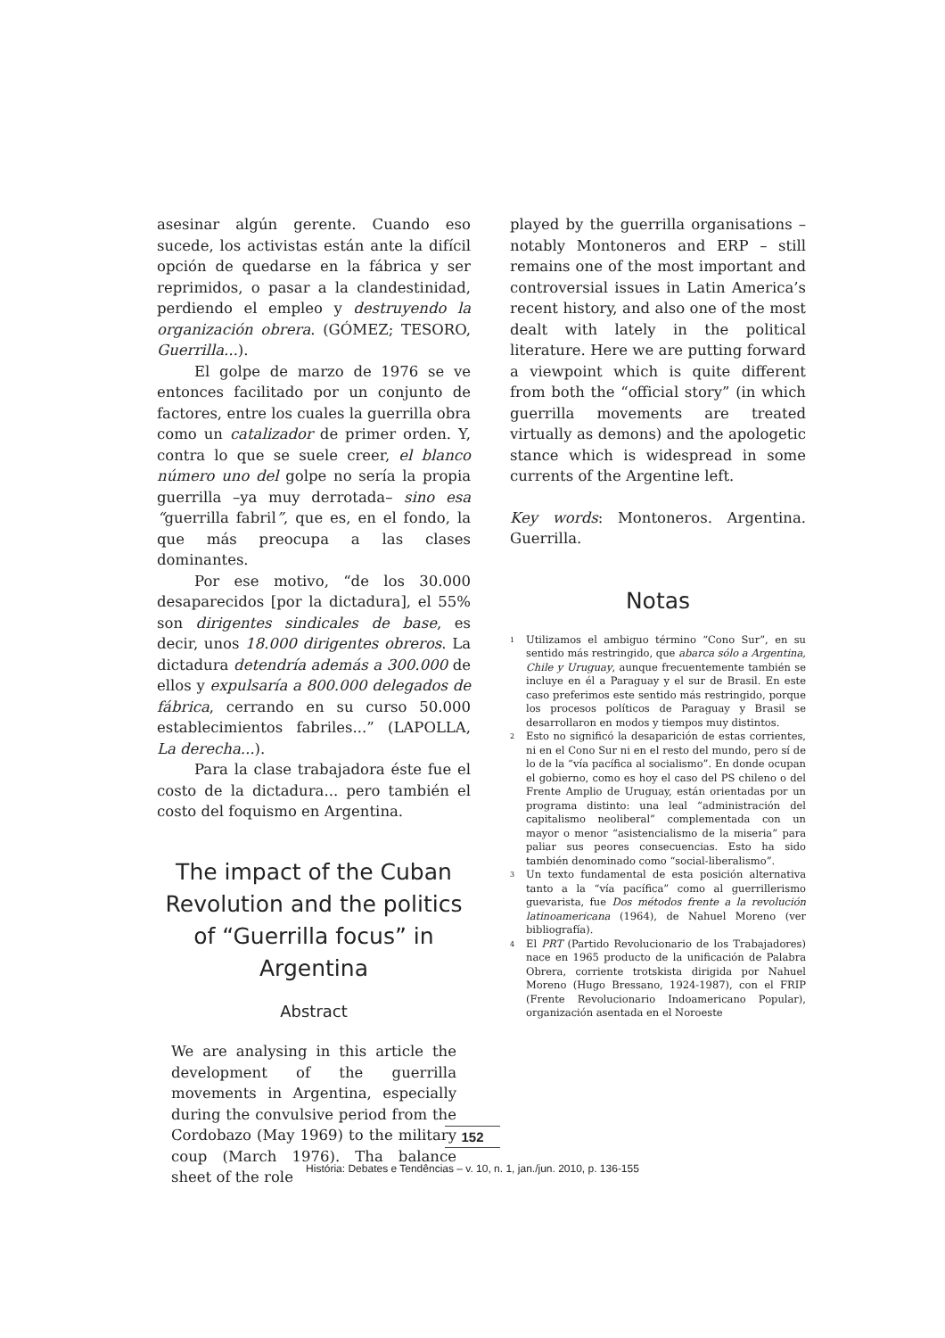asesinar algún gerente. Cuando eso sucede, los activistas están ante la difícil opción de quedarse en la fábrica y ser reprimidos, o pasar a la clandestinidad, perdiendo el empleo y destruyendo la organización obrera. (GÓMEZ; TESORO, Guerrilla...).
El golpe de marzo de 1976 se ve entonces facilitado por un conjunto de factores, entre los cuales la guerrilla obra como un catalizador de primer orden. Y, contra lo que se suele creer, el blanco número uno del golpe no sería la propia guerrilla –ya muy derrotada– sino esa “guerrilla fabril”, que es, en el fondo, la que más preocupa a las clases dominantes.
Por ese motivo, “de los 30.000 desaparecidos [por la dictadura], el 55% son dirigentes sindicales de base, es decir, unos 18.000 dirigentes obreros. La dictadura detendría además a 300.000 de ellos y expulsaría a 800.000 delegados de fábrica, cerrando en su curso 50.000 establecimientos fabriles...” (LAPOLLA, La derecha...).
Para la clase trabajadora éste fue el costo de la dictadura... pero también el costo del foquismo en Argentina.
The impact of the Cuban Revolution and the politics of “Guerrilla focus” in Argentina
Abstract
We are analysing in this article the development of the guerrilla movements in Argentina, especially during the convulsive period from the Cordobazo (May 1969) to the military coup (March 1976). Tha balance sheet of the role
played by the guerrilla organisations – notably Montoneros and ERP – still remains one of the most important and controversial issues in Latin America’s recent history, and also one of the most dealt with lately in the political literature. Here we are putting forward a viewpoint which is quite different from both the “official story” (in which guerrilla movements are treated virtually as demons) and the apologetic stance which is widespread in some currents of the Argentine left.
Key words: Montoneros. Argentina. Guerrilla.
Notas
<sup>1</sup> Utilizamos el ambiguo término “Cono Sur”, en su sentido más restringido, que abarca sólo a Argentina, Chile y Uruguay, aunque frecuentemente también se incluye en él a Paraguay y el sur de Brasil. En este caso preferimos este sentido más restringido, porque los procesos políticos de Paraguay y Brasil se desarrollaron en modos y tiempos muy distintos.
<sup>2</sup> Esto no significó la desaparición de estas corrientes, ni en el Cono Sur ni en el resto del mundo, pero sí de lo de la “vía pacífica al socialismo”. En donde ocupan el gobierno, como es hoy el caso del PS chileno o del Frente Amplio de Uruguay, están orientadas por un programa distinto: una leal “administración del capitalismo neoliberal” complementada con un mayor o menor “asistencialismo de la miseria” para paliar sus peores consecuencias. Esto ha sido también denominado como “social-liberalismo”.
<sup>3</sup> Un texto fundamental de esta posición alternativa tanto a la “vía pacífica” como al guerrillerismo guevarista, fue Dos métodos frente a la revolución latinoamericana (1964), de Nahuel Moreno (ver bibliografía).
<sup>4</sup> El PRT (Partido Revolucionario de los Trabajadores) nace en 1965 producto de la unificación de Palabra Obrera, corriente trotskista dirigida por Nahuel Moreno (Hugo Bressano, 1924-1987), con el FRIP (Frente Revolucionario Indoamericano Popular), organización asentada en el Noroeste
152
História: Debates e Tendências – v. 10, n. 1, jan./jun. 2010, p. 136-155